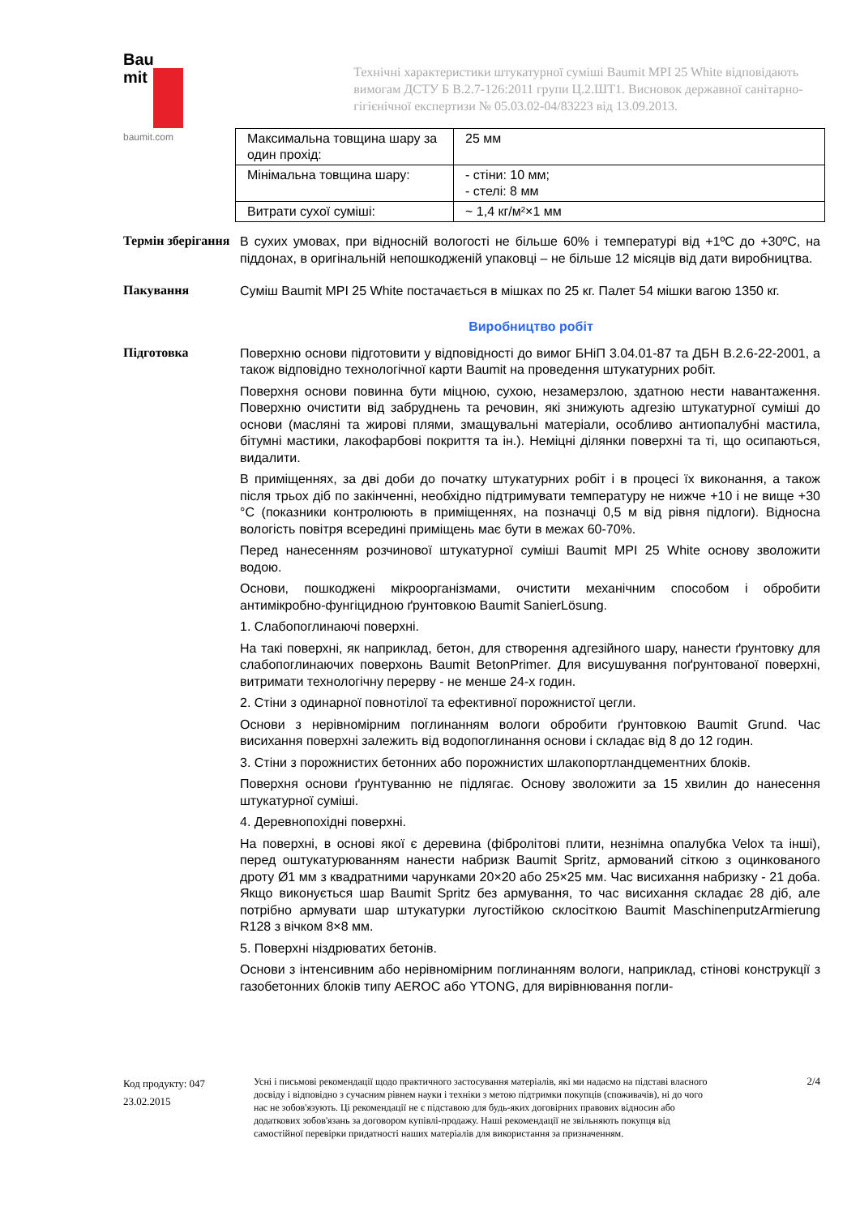Bau
mit
baumit.com
Технічні характеристики штукатурної суміші Baumit MPI 25 White відповідають вимогам ДСТУ Б В.2.7-126:2011 групи Ц.2.ШТ1. Висновок державної санітарно-гігієнічної експертизи № 05.03.02-04/83223 від 13.09.2013.
| Максимальна товщина шару за один прохід: | 25 мм |
| Мінімальна товщина шару: | - стіни: 10 мм; - стелі: 8 мм |
| Витрати сухої суміші: | ~ 1,4 кг/м²×1 мм |
Термін зберігання
В сухих умовах, при відносній вологості не більше 60% і температурі від +1ºС до +30ºС, на піддонах, в оригінальній непошкодженій упаковці – не більше 12 місяців від дати виробництва.
Пакування
Суміш Baumit MPI 25 White постачається в мішках по 25 кг. Палет 54 мішки вагою 1350 кг.
Виробництво робіт
Підготовка
Поверхню основи підготовити у відповідності до вимог БНіП 3.04.01-87 та ДБН В.2.6-22-2001, а також відповідно технологічної карти Baumit на проведення штукатурних робіт.
Поверхня основи повинна бути міцною, сухою, незамерзлою, здатною нести навантаження. Поверхню очистити від забруднень та речовин, які знижують адгезію штукатурної суміші до основи (масляні та жирові плями, змащувальні матеріали, особливо антиопалубні мастила, бітумні мастики, лакофарбові покриття та ін.). Неміцні ділянки поверхні та ті, що осипаються, видалити.
В приміщеннях, за дві доби до початку штукатурних робіт і в процесі їх виконання, а також після трьох діб по закінченні, необхідно підтримувати температуру не нижче +10 і не вище +30 °С (показники контролюють в приміщеннях, на позначці 0,5 м від рівня підлоги). Відносна вологість повітря всередині приміщень має бути в межах 60-70%.
Перед нанесенням розчинової штукатурної суміші Baumit MPI 25 White основу зволожити водою.
Основи, пошкоджені мікроорганізмами, очистити механічним способом і обробити антимікробно-фунгіцидною ґрунтовкою Baumit SanierLösung.
1. Слабопоглинаючі поверхні.
На такі поверхні, як наприклад, бетон, для створення адгезійного шару, нанести ґрунтовку для слабопоглинаючих поверхонь Baumit BetonPrimer. Для висушування поґрунтованої поверхні, витримати технологічну перерву - не менше 24-х годин.
2. Стіни з одинарної повнотілої та ефективної порожнистої цегли.
Основи з нерівномірним поглинанням вологи обробити ґрунтовкою Baumit Grund. Час висихання поверхні залежить від водопоглинання основи і складає від 8 до 12 годин.
3. Стіни з порожнистих бетонних або порожнистих шлакопортландцементних блоків.
Поверхня основи ґрунтуванню не підлягає. Основу зволожити за 15 хвилин до нанесення штукатурної суміші.
4. Деревнопохідні поверхні.
На поверхні, в основі якої є деревина (фібролітові плити, незнімна опалубка Velox та інші), перед оштукатурюванням нанести набризк Baumit Spritz, армований сіткою з оцинкованого дроту Ø1 мм з квадратними чарунками 20×20 або 25×25 мм. Час висихання набризку - 21 доба. Якщо виконується шар Baumit Spritz без армування, то час висихання складає 28 діб, але потрібно армувати шар штукатурки лугостійкою склосіткою Baumit MaschinenputzArmierung R128 з вічком 8×8 мм.
5. Поверхні ніздрюватих бетонів.
Основи з інтенсивним або нерівномірним поглинанням вологи, наприклад, стінові конструкції з газобетонних блоків типу AEROC або YTONG, для вирівнювання погли-
Код продукту: 047
23.02.2015
Усні і письмові рекомендації щодо практичного застосування матеріалів, які ми надаємо на підставі власного досвіду і відповідно з сучасним рівнем науки і техніки з метою підтримки покупців (споживачів), ні до чого нас не зобов'язують. Ці рекомендації не є підставою для будь-яких договірних правових відносин або додаткових зобов'язань за договором купівлі-продажу. Наші рекомендації не звільняють покупця від самостійної перевірки придатності наших матеріалів для використання за призначенням.
2/4